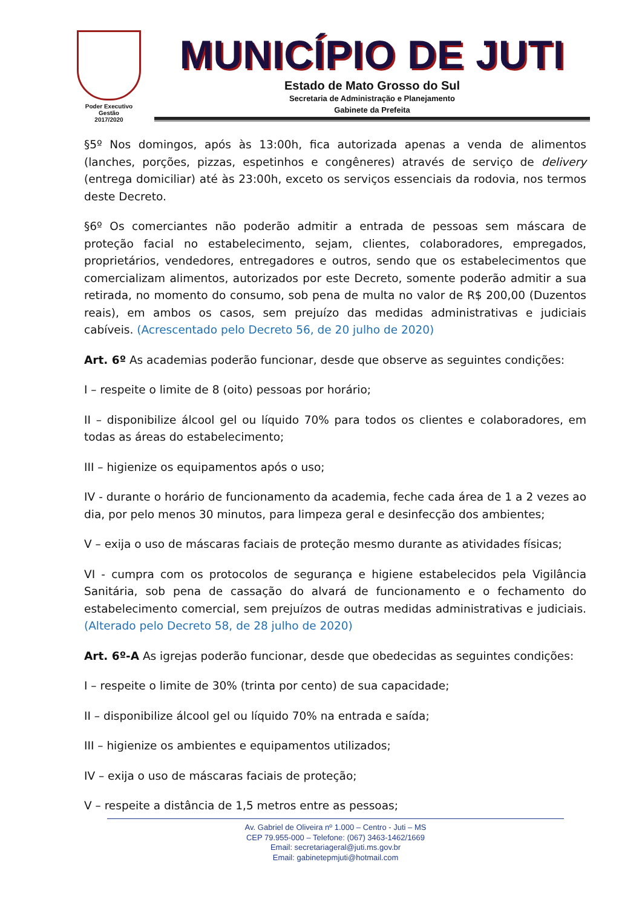Poder Executivo
Gestão
2017/2020
MUNICÍPIO DE JUTI
Estado de Mato Grosso do Sul
Secretaria de Administração e Planejamento
Gabinete da Prefeita
§5º Nos domingos, após às 13:00h, fica autorizada apenas a venda de alimentos (lanches, porções, pizzas, espetinhos e congêneres) através de serviço de delivery (entrega domiciliar) até às 23:00h, exceto os serviços essenciais da rodovia, nos termos deste Decreto.
§6º Os comerciantes não poderão admitir a entrada de pessoas sem máscara de proteção facial no estabelecimento, sejam, clientes, colaboradores, empregados, proprietários, vendedores, entregadores e outros, sendo que os estabelecimentos que comercializam alimentos, autorizados por este Decreto, somente poderão admitir a sua retirada, no momento do consumo, sob pena de multa no valor de R$ 200,00 (Duzentos reais), em ambos os casos, sem prejuízo das medidas administrativas e judiciais cabíveis. (Acrescentado pelo Decreto 56, de 20 julho de 2020)
Art. 6º As academias poderão funcionar, desde que observe as seguintes condições:
I – respeite o limite de 8 (oito) pessoas por horário;
II – disponibilize álcool gel ou líquido 70% para todos os clientes e colaboradores, em todas as áreas do estabelecimento;
III – higienize os equipamentos após o uso;
IV - durante o horário de funcionamento da academia, feche cada área de 1 a 2 vezes ao dia, por pelo menos 30 minutos, para limpeza geral e desinfecção dos ambientes;
V – exija o uso de máscaras faciais de proteção mesmo durante as atividades físicas;
VI - cumpra com os protocolos de segurança e higiene estabelecidos pela Vigilância Sanitária, sob pena de cassação do alvará de funcionamento e o fechamento do estabelecimento comercial, sem prejuízos de outras medidas administrativas e judiciais. (Alterado pelo Decreto 58, de 28 julho de 2020)
Art. 6º-A As igrejas poderão funcionar, desde que obedecidas as seguintes condições:
I – respeite o limite de 30% (trinta por cento) de sua capacidade;
II – disponibilize álcool gel ou líquido 70% na entrada e saída;
III – higienize os ambientes e equipamentos utilizados;
IV – exija o uso de máscaras faciais de proteção;
V – respeite a distância de 1,5 metros entre as pessoas;
Av. Gabriel de Oliveira nº 1.000 – Centro - Juti – MS
CEP 79.955-000 – Telefone: (067) 3463-1462/1669
Email: secretariageral@juti.ms.gov.br
Email: gabinetepmjuti@hotmail.com